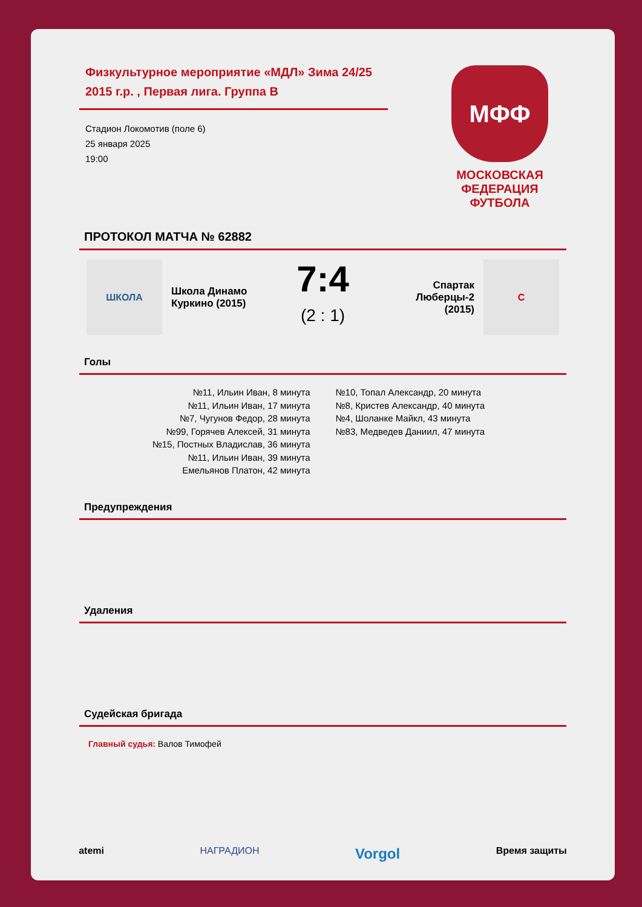Физкультурное мероприятие «МДЛ» Зима 24/25 2015 г.р. , Первая лига. Группа В
Стадион Локомотив (поле 6)
25 января 2025
19:00
МФФ
МОСКОВСКАЯ
ФЕДЕРАЦИЯ
ФУТБОЛА
ПРОТОКОЛ МАТЧА № 62882
ШКОЛА
Школа Динамо Куркино (2015)
7:4
(2 : 1)
Спартак Люберцы-2 (2015)
С
Голы
№11, Ильин Иван, 8 минута
№11, Ильин Иван, 17 минута
№7, Чугунов Федор, 28 минута
№99, Горячев Алексей, 31 минута
№15, Постных Владислав, 36 минута
№11, Ильин Иван, 39 минута
Емельянов Платон, 42 минута
№10, Топал Александр, 20 минута
№8, Кристев Александр, 40 минута
№4, Шоланке Майкл, 43 минута
№83, Медведев Даниил, 47 минута
Предупреждения
Удаления
Судейская бригада
Главный судья: Валов Тимофей
atemi НАГРАДИОН Vorgol Время защиты